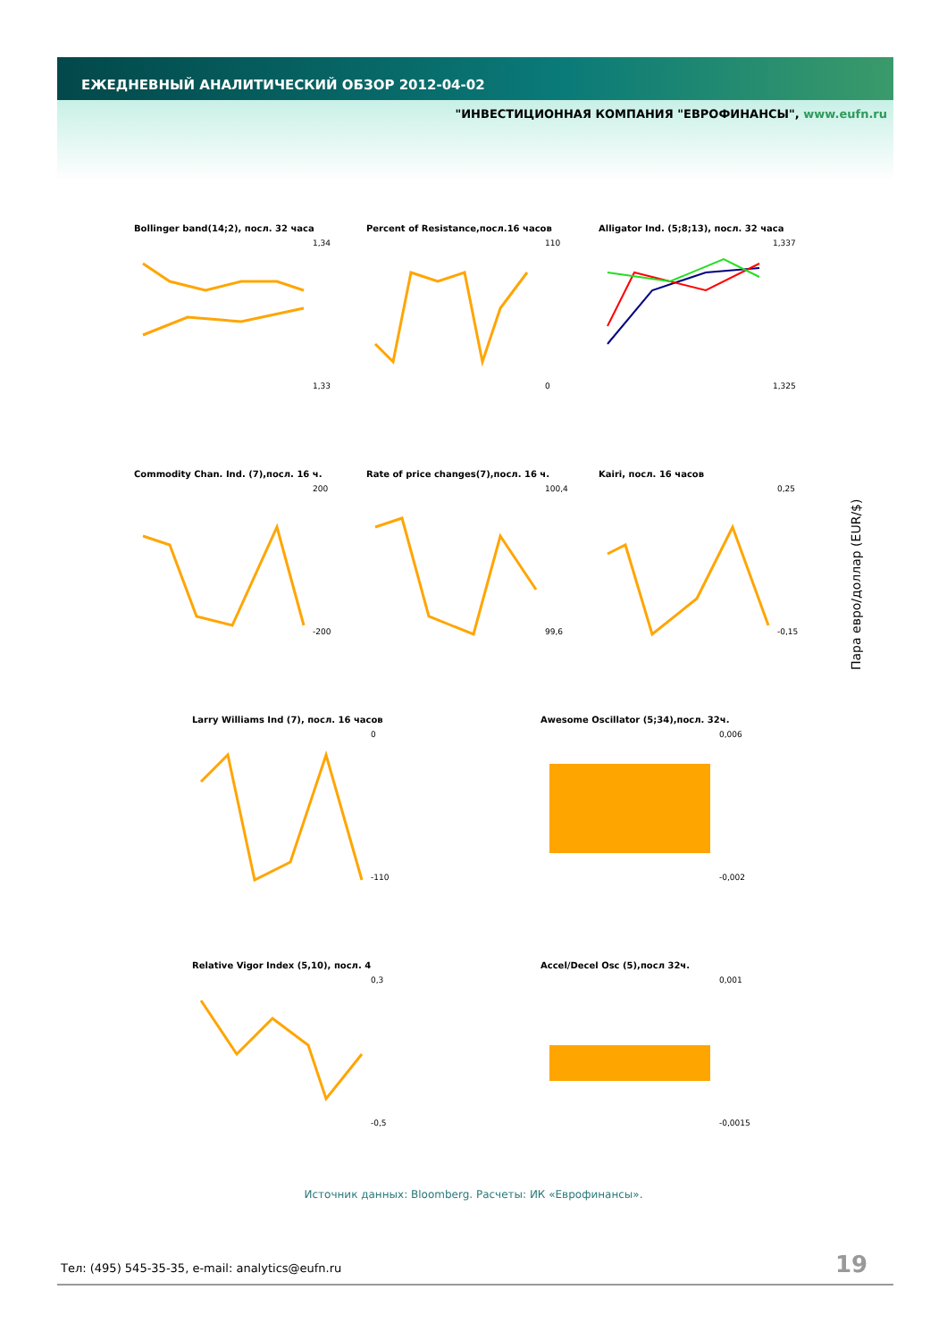ЕЖЕДНЕВНЫЙ АНАЛИТИЧЕСКИЙ ОБЗОР 2012-04-02
"ИНВЕСТИЦИОННАЯ КОМПАНИЯ "ЕВРОФИНАНСЫ", www.eufn.ru
Bollinger band(14;2), посл. 32 часа
1,34
1,33
Percent of Resistance,посл.16 часов
110
0
Alligator Ind. (5;8;13), посл. 32 часа
1,337
1,325
Commodity Chan. Ind. (7),посл. 16 ч.
200
-200
Rate of price changes(7),посл. 16 ч.
100,4
99,6
Kairi, посл. 16 часов
0,25
-0,15
Larry Williams Ind (7), посл. 16 часов
0
-110
Awesome Oscillator (5;34),посл. 32ч.
0,006
-0,002
Relative Vigor Index (5,10), посл. 4
0,3
-0,5
Accel/Decel Osc (5),посл 32ч.
0,001
-0,0015
Пара евро/доллар (EUR/$)
Источник данных: Bloomberg. Расчеты: ИК «Еврофинансы».
Тел: (495) 545-35-35, e-mail: analytics@eufn.ru
19